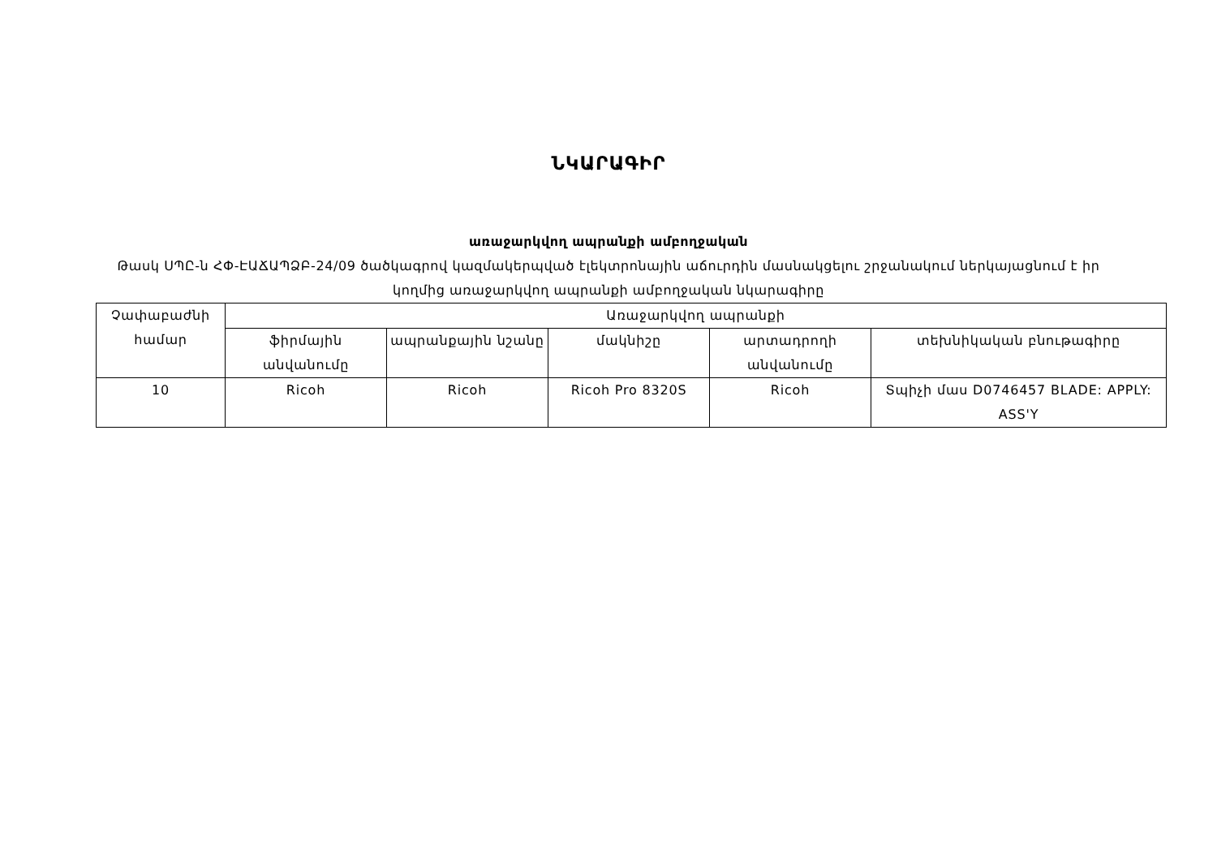ՆԿԱՐԱԳԻՐ
առաջարկվող ապրանքի ամբողջական
Թասկ ՍՊԸ-ն ՀՓ-ԷԱՃԱՊՁԲ-24/09 ծածկագրով կազմակերպված էլեկտրոնային աճուրդին մասնակցելու շրջանակում ներկայացնում է իր կողմից առաջարկվող ապրանքի ամբողջական նկարագիրը
| Չափաբաժնի համար | Առաջարկվող ապրանքի | | | | |
| --- | --- | --- | --- | --- | --- |
| | ֆիրմային անվանումը | ապրանքային նշանը | մակնիշը | արտադրողի անվանումը | տեխնիկական բնութագիրը |
| 10 | Ricoh | Ricoh | Ricoh Pro 8320S | Ricoh | Տպիչի մաս D0746457 BLADE: APPLY: ASS'Y |